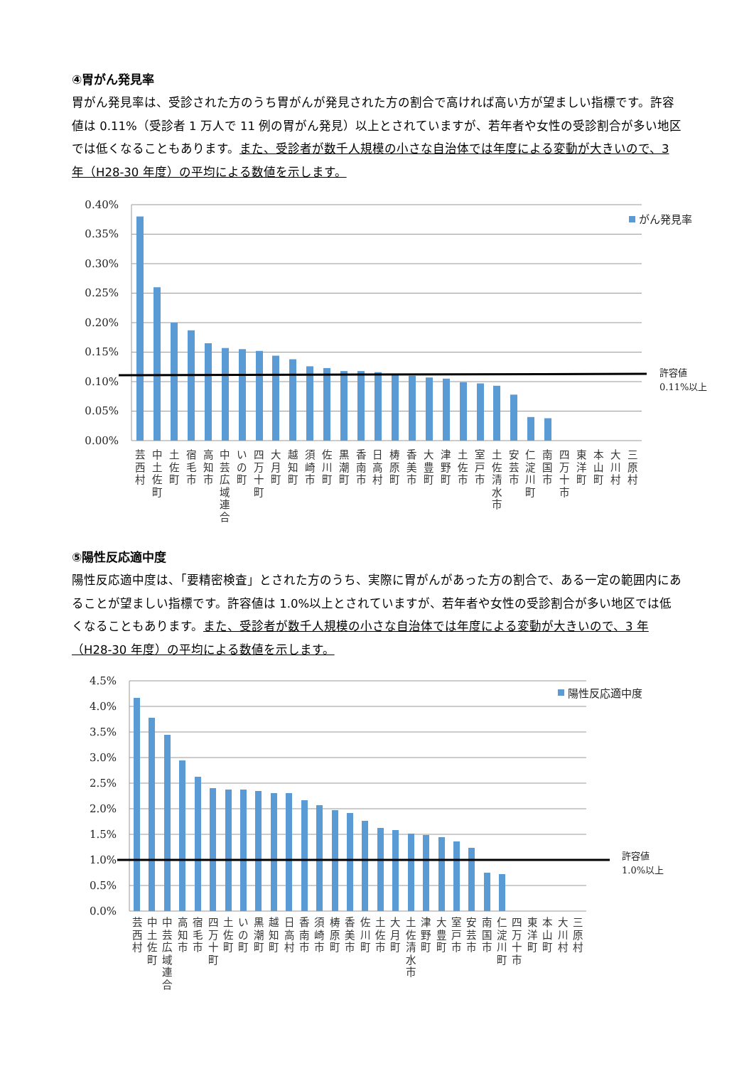④胃がん発見率
胃がん発見率は、受診された方のうち胃がんが発見された方の割合で高ければ高い方が望ましい指標です。許容値は 0.11%（受診者 1 万人で 11 例の胃がん発見）以上とされていますが、若年者や女性の受診割合が多い地区では低くなることもあります。また、受診者が数千人規模の小さな自治体では年度による変動が大きいので、3 年（H28-30 年度）の平均による数値を示します。
0.40%
0.35%
0.30%
0.25%
0.20%
0.15%
0.10%
0.05%
0.00%
がん発見率
許容値
0.11%以上
芸
西
村
中
土
佐
町
土
佐
町
宿
毛
市
高
知
市
中
芸
広
域
連
合
い
の
町
四
万
十
町
大
月
町
越
知
町
須
崎
市
佐
川
町
黒
潮
町
香
南
市
日
高
村
梼
原
町
香
美
市
大
豊
町
津
野
町
土
佐
市
室
戸
市
土
佐
清
水
市
安
芸
市
仁
淀
川
町
南
国
市
四
万
十
市
東
洋
町
本
山
町
大
川
村
三
原
村
⑤陽性反応適中度
陽性反応適中度は、「要精密検査」とされた方のうち、実際に胃がんがあった方の割合で、ある一定の範囲内にあることが望ましい指標です。許容値は 1.0%以上とされていますが、若年者や女性の受診割合が多い地区では低くなることもあります。また、受診者が数千人規模の小さな自治体では年度による変動が大きいので、3 年（H28-30 年度）の平均による数値を示します。
4.5%
4.0%
3.5%
3.0%
2.5%
2.0%
1.5%
1.0%
0.5%
0.0%
陽性反応適中度
許容値
1.0%以上
芸
西
村
中
土
佐
町
中
芸
広
域
連
合
高
知
市
宿
毛
市
四
万
十
町
土
佐
町
い
の
町
黒
潮
町
越
知
町
日
高
村
香
南
市
須
崎
市
梼
原
町
香
美
市
佐
川
町
土
佐
市
大
月
町
土
佐
清
水
市
津
野
町
大
豊
町
室
戸
市
安
芸
市
南
国
市
仁
淀
川
町
四
万
十
市
東
洋
町
本
山
町
大
川
村
三
原
村